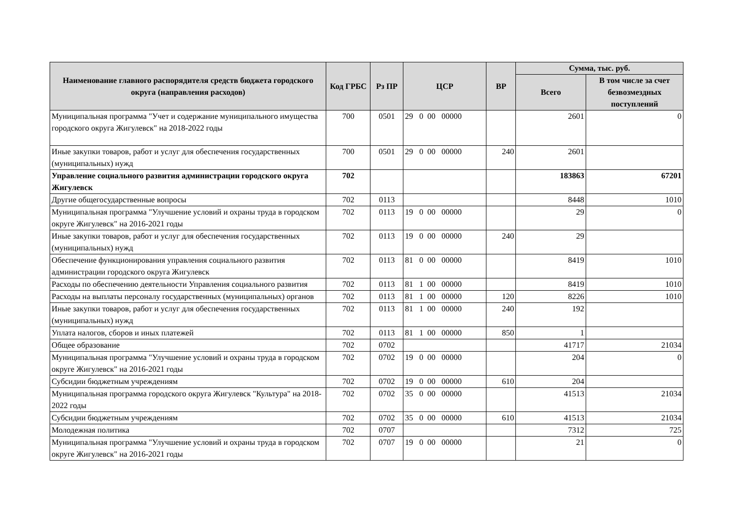| Наименование главного распорядителя средств бюджета городского округа (направления расходов) | Код ГРБС | Рз ПР | ЦСР | ВР | Сумма, тыс. руб. | |
| --- | --- | --- | --- | --- | --- | --- |
| | | | | | Всего | В том числе за счет безвозмездных поступлений |
| Муниципальная программа "Учет и содержание муниципального имущества городского округа Жигулевск" на 2018-2022 годы | 700 | 0501 | 29 0 00 00000 | | 2601 | 0 |
| Иные закупки товаров, работ и услуг для обеспечения государственных (муниципальных) нужд | 700 | 0501 | 29 0 00 00000 | 240 | 2601 | |
| Управление социального развития администрации городского округа Жигулевск | 702 | | | | 183863 | 67201 |
| Другие общегосударственные вопросы | 702 | 0113 | | | 8448 | 1010 |
| Муниципальная программа "Улучшение условий и охраны труда в городском округе Жигулевск" на 2016-2021 годы | 702 | 0113 | 19 0 00 00000 | | 29 | 0 |
| Иные закупки товаров, работ и услуг для обеспечения государственных (муниципальных) нужд | 702 | 0113 | 19 0 00 00000 | 240 | 29 | |
| Обеспечение функционирования управления социального развития администрации городского округа Жигулевск | 702 | 0113 | 81 0 00 00000 | | 8419 | 1010 |
| Расходы по обеспечению деятельности Управления социального развития | 702 | 0113 | 81 1 00 00000 | | 8419 | 1010 |
| Расходы на выплаты персоналу государственных (муниципальных) органов | 702 | 0113 | 81 1 00 00000 | 120 | 8226 | 1010 |
| Иные закупки товаров, работ и услуг для обеспечения государственных (муниципальных) нужд | 702 | 0113 | 81 1 00 00000 | 240 | 192 | |
| Уплата налогов, сборов и иных платежей | 702 | 0113 | 81 1 00 00000 | 850 | 1 | |
| Общее образование | 702 | 0702 | | | 41717 | 21034 |
| Муниципальная программа "Улучшение условий и охраны труда в городском округе Жигулевск" на 2016-2021 годы | 702 | 0702 | 19 0 00 00000 | | 204 | 0 |
| Субсидии бюджетным учреждениям | 702 | 0702 | 19 0 00 00000 | 610 | 204 | |
| Муниципальная программа городского округа Жигулевск "Культура" на 2018-2022 годы | 702 | 0702 | 35 0 00 00000 | | 41513 | 21034 |
| Субсидии бюджетным учреждениям | 702 | 0702 | 35 0 00 00000 | 610 | 41513 | 21034 |
| Молодежная политика | 702 | 0707 | | | 7312 | 725 |
| Муниципальная программа "Улучшение условий и охраны труда в городском округе Жигулевск" на 2016-2021 годы | 702 | 0707 | 19 0 00 00000 | | 21 | 0 |